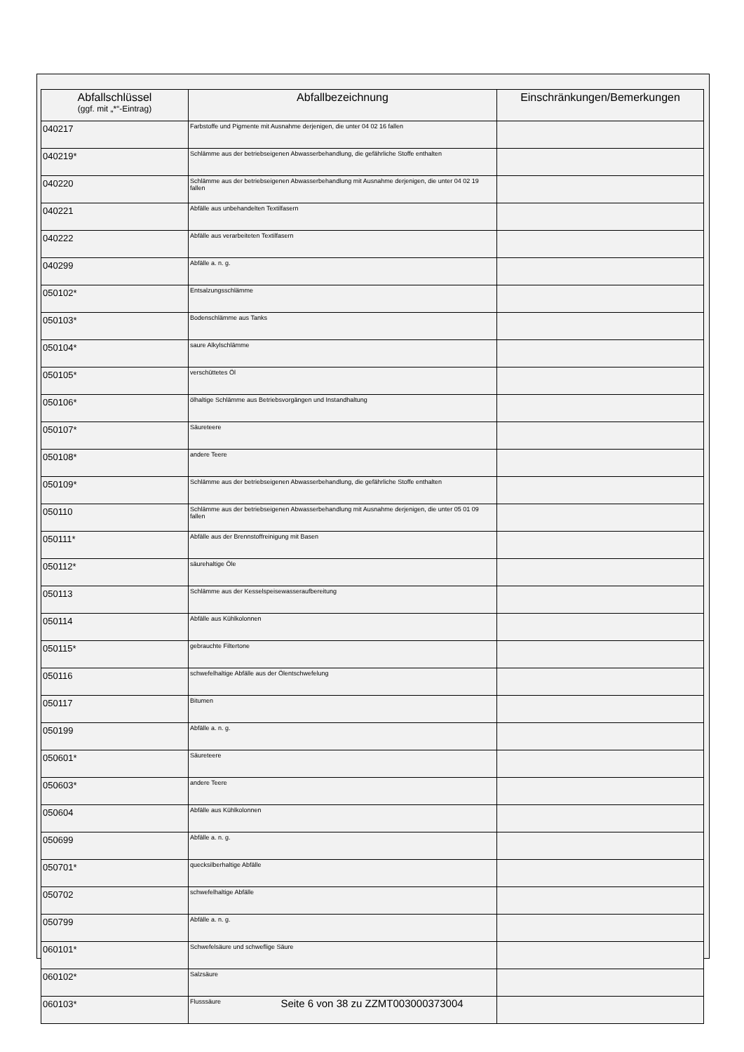| Abfallschlüssel (ggf. mit „*“-Eintrag) | Abfallbezeichnung | Einschränkungen/Bemerkungen |
| --- | --- | --- |
| 040217 | Farbstoffe und Pigmente mit Ausnahme derjenigen, die unter 04 02 16 fallen | |
| 040219* | Schlämme aus der betriebseigenen Abwasserbehandlung, die gefährliche Stoffe enthalten | |
| 040220 | Schlämme aus der betriebseigenen Abwasserbehandlung mit Ausnahme derjenigen, die unter 04 02 19 fallen | |
| 040221 | Abfälle aus unbehandelten Textilfasern | |
| 040222 | Abfälle aus verarbeiteten Textilfasern | |
| 040299 | Abfälle a. n. g. | |
| 050102* | Entsalzungsschlämme | |
| 050103* | Bodenschlämme aus Tanks | |
| 050104* | saure Alkylschlämme | |
| 050105* | verschüttetes Öl | |
| 050106* | ölhaltige Schlämme aus Betriebsvorgängen und Instandhaltung | |
| 050107* | Säureteere | |
| 050108* | andere Teere | |
| 050109* | Schlämme aus der betriebseigenen Abwasserbehandlung, die gefährliche Stoffe enthalten | |
| 050110 | Schlämme aus der betriebseigenen Abwasserbehandlung mit Ausnahme derjenigen, die unter 05 01 09 fallen | |
| 050111* | Abfälle aus der Brennstoffreinigung mit Basen | |
| 050112* | säurehaltige Öle | |
| 050113 | Schlämme aus der Kesselspeisewasseraufbereitung | |
| 050114 | Abfälle aus Kühlkolonnen | |
| 050115* | gebrauchte Filtertone | |
| 050116 | schwefelhaltige Abfälle aus der Ölentschwefelung | |
| 050117 | Bitumen | |
| 050199 | Abfälle a. n. g. | |
| 050601* | Säureteere | |
| 050603* | andere Teere | |
| 050604 | Abfälle aus Kühlkolonnen | |
| 050699 | Abfälle a. n. g. | |
| 050701* | quecksilberhaltige Abfälle | |
| 050702 | schwefelhaltige Abfälle | |
| 050799 | Abfälle a. n. g. | |
| 060101* | Schwefelsäure und schweflige Säure | |
| 060102* | Salzsäure | |
| 060103* | Flusssäure | |
Seite 6 von 38 zu ZZMT003000373004